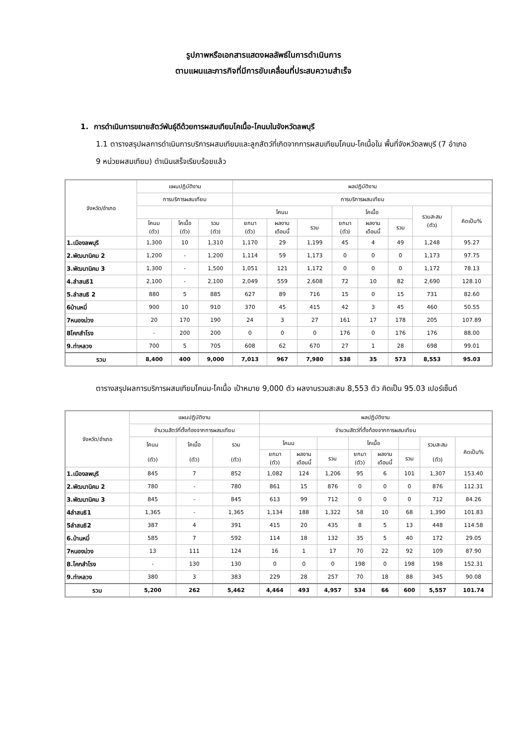รูปภาพหรือเอกสารแสดงผลลัพธ์ในการดำเนินการ
ตามแผนและภารกิจที่มีการขับเคลื่อนที่ประสบความสำเร็จ
1. การดำเนินการขยายสัตว์พันธุ์ดีด้วยการผสมเทียมโคเนื้อ-โคนมในจังหวัดลพบุรี
1.1 ตารางสรุปผลการดำเนินการบริการผสมเทียมและลูกสัตว์ที่เกิดจากการผสมเทียมโคนม-โคเนื้อใน พื้นที่จังหวัดลพบุรี (7 อำเภอ 9 หน่วยผสมเทียม) ดำเนินเสร็จเรียบร้อยแล้ว
| จังหวัด/อำเภอ | แผนปฏิบัติงาน | | | ผลปฏิบัติงาน | | | | | | | |
| --- | --- | --- | --- | --- | --- | --- | --- | --- | --- | --- | --- |
| | การบริการผสมเทียม | | | การบริการผสมเทียม | | | | | | | |
| | | | | โคนม | | | โคเนื้อ | | | รวมสะสม (ตัว) | คิดเป็น% |
| | โคนม (ตัว) | โคเนื้อ (ตัว) | รวม (ตัว) | ยกมา (ตัว) | ผลงาน เดือนนี้ | รวม | ยกมา (ตัว) | ผลงาน เดือนนี้ | รวม | | |
| 1.เมืองลพบุรี | 1,300 | 10 | 1,310 | 1,170 | 29 | 1,199 | 45 | 4 | 49 | 1,248 | 95.27 |
| 2.พัฒนานิคม 2 | 1,200 | - | 1,200 | 1,114 | 59 | 1,173 | 0 | 0 | 0 | 1,173 | 97.75 |
| 3.พัฒนานิคม 3 | 1,300 | - | 1,500 | 1,051 | 121 | 1,172 | 0 | 0 | 0 | 1,172 | 78.13 |
| 4.ลำสนธิ1 | 2,100 | - | 2,100 | 2,049 | 559 | 2,608 | 72 | 10 | 82 | 2,690 | 128.10 |
| 5.ลำสนธิ 2 | 880 | 5 | 885 | 627 | 89 | 716 | 15 | 0 | 15 | 731 | 82.60 |
| 6บ้านหมี่ | 900 | 10 | 910 | 370 | 45 | 415 | 42 | 3 | 45 | 460 | 50.55 |
| 7หนองม่วง | 20 | 170 | 190 | 24 | 3 | 27 | 161 | 17 | 178 | 205 | 107.89 |
| 8โคกสำโรง | - | 200 | 200 | 0 | 0 | 0 | 176 | 0 | 176 | 176 | 88.00 |
| 9.ท่าหลวง | 700 | 5 | 705 | 608 | 62 | 670 | 27 | 1 | 28 | 698 | 99.01 |
| รวม | 8,400 | 400 | 9,000 | 7,013 | 967 | 7,980 | 538 | 35 | 573 | 8,553 | 95.03 |
ตารางสรุปผลการบริการผสมเทียมโคนม-โคเนื้อ เป้าหมาย 9,000 ตัว ผลงานรวมสะสม 8,553 ตัว คิดเป็น 95.03 เปอร์เซ็นต์
| จังหวัด/อำเภอ | แผนปฏิบัติงาน | | | ผลปฏิบัติงาน | | | | | | | |
| --- | --- | --- | --- | --- | --- | --- | --- | --- | --- | --- | --- |
| | จำนวนสัตว์ที่ตั้งท้องจากการผสมเทียม | | | จำนวนสัตว์ที่ตั้งท้องจากการผสมเทียม | | | | | | | |
| | โคนม (ตัว) | โคเนื้อ (ตัว) | รวม (ตัว) | โคนม | | | โคเนื้อ | | | รวมสะสม (ตัว) | คิดเป็น% |
| | | | | ยกมา (ตัว) | ผลงาน เดือนนี้ | รวม | ยกมา (ตัว) | ผลงาน เดือนนี้ | รวม | | |
| 1.เมืองลพบุรี | 845 | 7 | 852 | 1,082 | 124 | 1,206 | 95 | 6 | 101 | 1,307 | 153.40 |
| 2.พัฒนานิคม 2 | 780 | - | 780 | 861 | 15 | 876 | 0 | 0 | 0 | 876 | 112.31 |
| 3.พัฒนานิคม 3 | 845 | - | 845 | 613 | 99 | 712 | 0 | 0 | 0 | 712 | 84.26 |
| 4ลำสนธิ1 | 1,365 | - | 1,365 | 1,134 | 188 | 1,322 | 58 | 10 | 68 | 1,390 | 101.83 |
| 5ลำสนธิ2 | 387 | 4 | 391 | 415 | 20 | 435 | 8 | 5 | 13 | 448 | 114.58 |
| 6.บ้านหมี่ | 585 | 7 | 592 | 114 | 18 | 132 | 35 | 5 | 40 | 172 | 29.05 |
| 7หนองม่วง | 13 | 111 | 124 | 16 | 1 | 17 | 70 | 22 | 92 | 109 | 87.90 |
| 8.โคกสำโรง | - | 130 | 130 | 0 | 0 | 0 | 198 | 0 | 198 | 198 | 152.31 |
| 9.ท่าหลวง | 380 | 3 | 383 | 229 | 28 | 257 | 70 | 18 | 88 | 345 | 90.08 |
| รวม | 5,200 | 262 | 5,462 | 4,464 | 493 | 4,957 | 534 | 66 | 600 | 5,557 | 101.74 |